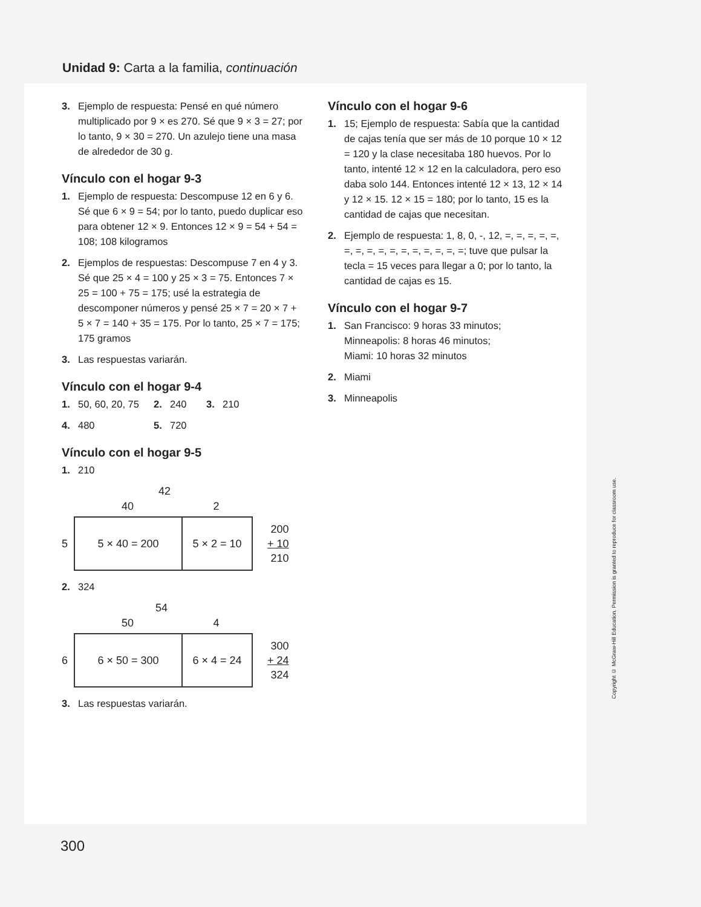Unidad 9: Carta a la familia, continuación
3. Ejemplo de respuesta: Pensé en qué número multiplicado por 9 × es 270. Sé que 9 × 3 = 27; por lo tanto, 9 × 30 = 270. Un azulejo tiene una masa de alrededor de 30 g.
Vínculo con el hogar 9-3
1. Ejemplo de respuesta: Descompuse 12 en 6 y 6. Sé que 6 × 9 = 54; por lo tanto, puedo duplicar eso para obtener 12 × 9. Entonces 12 × 9 = 54 + 54 = 108; 108 kilogramos
2. Ejemplos de respuestas: Descompuse 7 en 4 y 3. Sé que 25 × 4 = 100 y 25 × 3 = 75. Entonces 7 × 25 = 100 + 75 = 175; usé la estrategia de descomponer números y pensé 25 × 7 = 20 × 7 + 5 × 7 = 140 + 35 = 175. Por lo tanto, 25 × 7 = 175; 175 gramos
3. Las respuestas variarán.
Vínculo con el hogar 9-4
1. 50, 60, 20, 75 2. 240 3. 210
4. 480 5. 720
Vínculo con el hogar 9-5
1. 210
42
40 2
5
5 × 40 = 200 5 × 2 = 10
200
+ 10
210
2. 324
54
50 4
6
6 × 50 = 300 6 × 4 = 24
300
+ 24
324
3. Las respuestas variarán.
Vínculo con el hogar 9-6
1. 15; Ejemplo de respuesta: Sabía que la cantidad de cajas tenía que ser más de 10 porque 10 × 12 = 120 y la clase necesitaba 180 huevos. Por lo tanto, intenté 12 × 12 en la calculadora, pero eso daba solo 144. Entonces intenté 12 × 13, 12 × 14 y 12 × 15. 12 × 15 = 180; por lo tanto, 15 es la cantidad de cajas que necesitan.
2. Ejemplo de respuesta: 1, 8, 0, -, 12, =, =, =, =, =, =, =, =, =, =, =, =, =, =, =, =; tuve que pulsar la tecla = 15 veces para llegar a 0; por lo tanto, la cantidad de cajas es 15.
Vínculo con el hogar 9-7
1. San Francisco: 9 horas 33 minutos;
Minneapolis: 8 horas 46 minutos;
Miami: 10 horas 32 minutos
2. Miami
3. Minneapolis
Copyright © McGraw-Hill Education. Permission is granted to reproduce for classroom use.
300